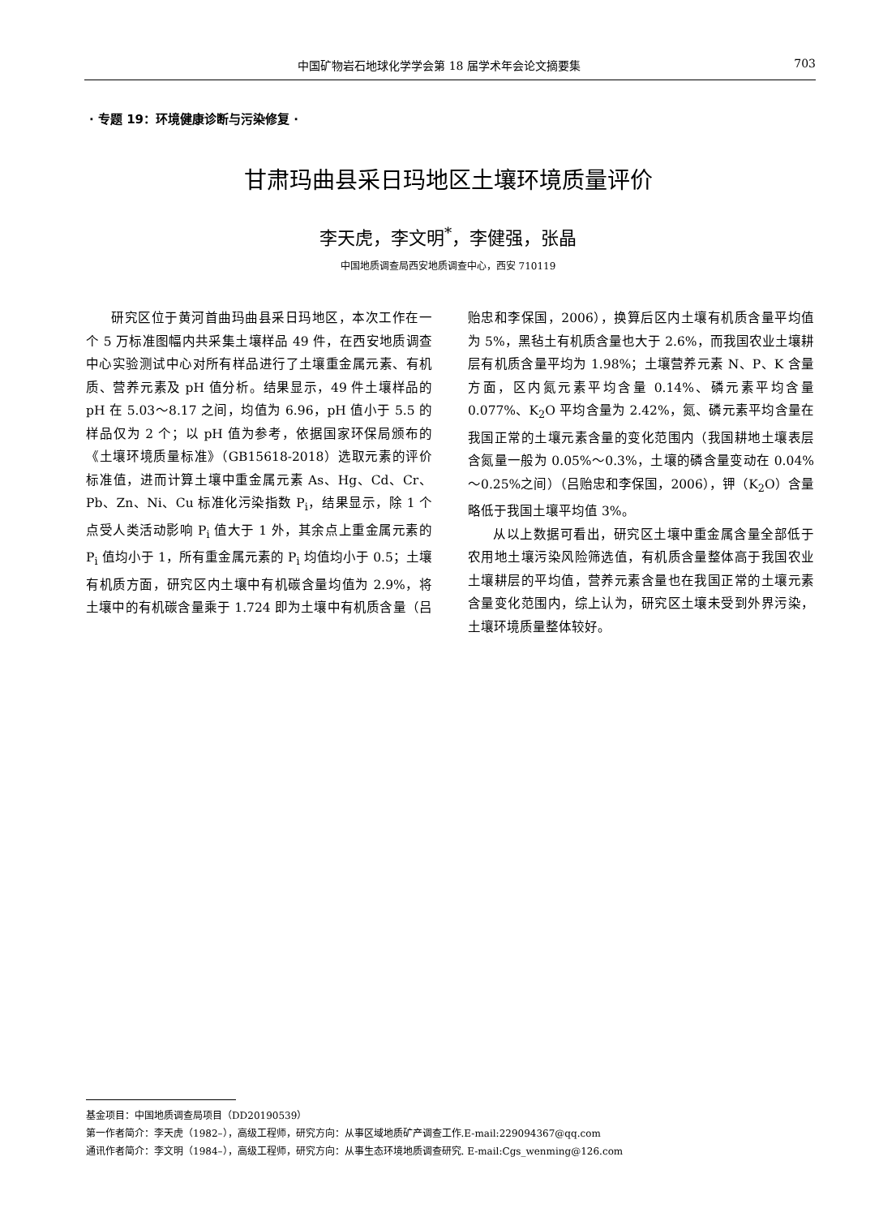中国矿物岩石地球化学学会第 18 届学术年会论文摘要集 703
· 专题 19：环境健康诊断与污染修复 ·
甘肃玛曲县采日玛地区土壤环境质量评价
李天虎，李文明<sup>*</sup>，李健强，张晶
中国地质调查局西安地质调查中心，西安 710119
研究区位于黄河首曲玛曲县采日玛地区，本次工作在一个 5 万标准图幅内共采集土壤样品 49 件，在西安地质调查中心实验测试中心对所有样品进行了土壤重金属元素、有机质、营养元素及 pH 值分析。结果显示，49 件土壤样品的 pH 在 5.03～8.17 之间，均值为 6.96，pH 值小于 5.5 的样品仅为 2 个；以 pH 值为参考，依据国家环保局颁布的《土壤环境质量标准》（GB15618-2018）选取元素的评价标准值，进而计算土壤中重金属元素 As、Hg、Cd、Cr、Pb、Zn、Ni、Cu 标准化污染指数 P<sub>i</sub>，结果显示，除 1 个点受人类活动影响 P<sub>i</sub> 值大于 1 外，其余点上重金属元素的 P<sub>i</sub> 值均小于 1，所有重金属元素的 P<sub>i</sub> 均值均小于 0.5；土壤有机质方面，研究区内土壤中有机碳含量均值为 2.9%，将土壤中的有机碳含量乘于 1.724 即为土壤中有机质含量（吕贻忠和李保国，2006），换算后区内土壤有机质含量平均值为 5%，黑毡土有机质含量也大于 2.6%，而我国农业土壤耕层有机质含量平均为 1.98%；土壤营养元素 N、P、K 含量方面，区内氮元素平均含量 0.14%、磷元素平均含量 0.077%、K<sub>2</sub>O 平均含量为 2.42%，氮、磷元素平均含量在我国正常的土壤元素含量的变化范围内（我国耕地土壤表层含氮量一般为 0.05%～0.3%，土壤的磷含量变动在 0.04%～0.25%之间）（吕贻忠和李保国，2006），钾（K<sub>2</sub>O）含量略低于我国土壤平均值 3%。
从以上数据可看出，研究区土壤中重金属含量全部低于农用地土壤污染风险筛选值，有机质含量整体高于我国农业土壤耕层的平均值，营养元素含量也在我国正常的土壤元素含量变化范围内，综上认为，研究区土壤未受到外界污染，土壤环境质量整体较好。
基金项目：中国地质调查局项目（DD20190539）
第一作者简介：李天虎（1982–），高级工程师，研究方向：从事区域地质矿产调查工作.E-mail:229094367@qq.com
通讯作者简介：李文明（1984–），高级工程师，研究方向：从事生态环境地质调查研究. E-mail:Cgs_wenming@126.com